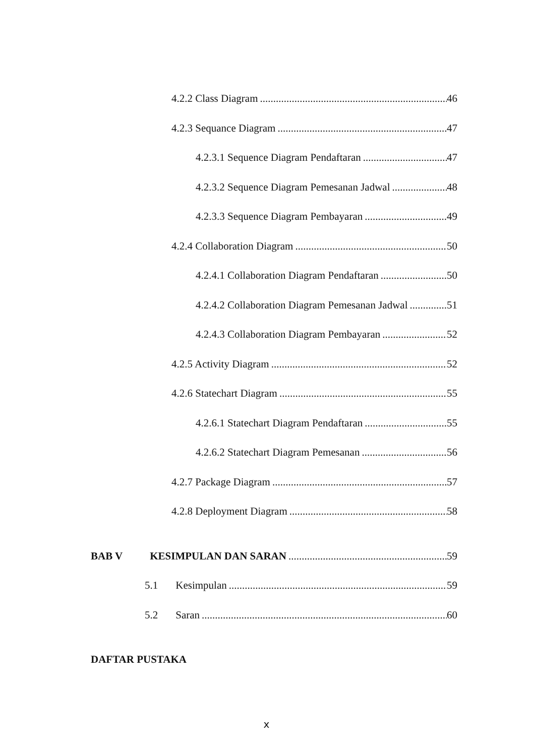4.2.2 Class Diagram 46
4.2.3 Sequance Diagram 47
4.2.3.1 Sequence Diagram Pendaftaran 47
4.2.3.2 Sequence Diagram Pemesanan Jadwal 48
4.2.3.3 Sequence Diagram Pembayaran 49
4.2.4 Collaboration Diagram 50
4.2.4.1 Collaboration Diagram Pendaftaran 50
4.2.4.2 Collaboration Diagram Pemesanan Jadwal 51
4.2.4.3 Collaboration Diagram Pembayaran 52
4.2.5 Activity Diagram 52
4.2.6 Statechart Diagram 55
4.2.6.1 Statechart Diagram Pendaftaran 55
4.2.6.2 Statechart Diagram Pemesanan 56
4.2.7 Package Diagram 57
4.2.8 Deployment Diagram 58
BAB V KESIMPULAN DAN SARAN 59
5.1 Kesimpulan 59
5.2 Saran 60
DAFTAR PUSTAKA
x